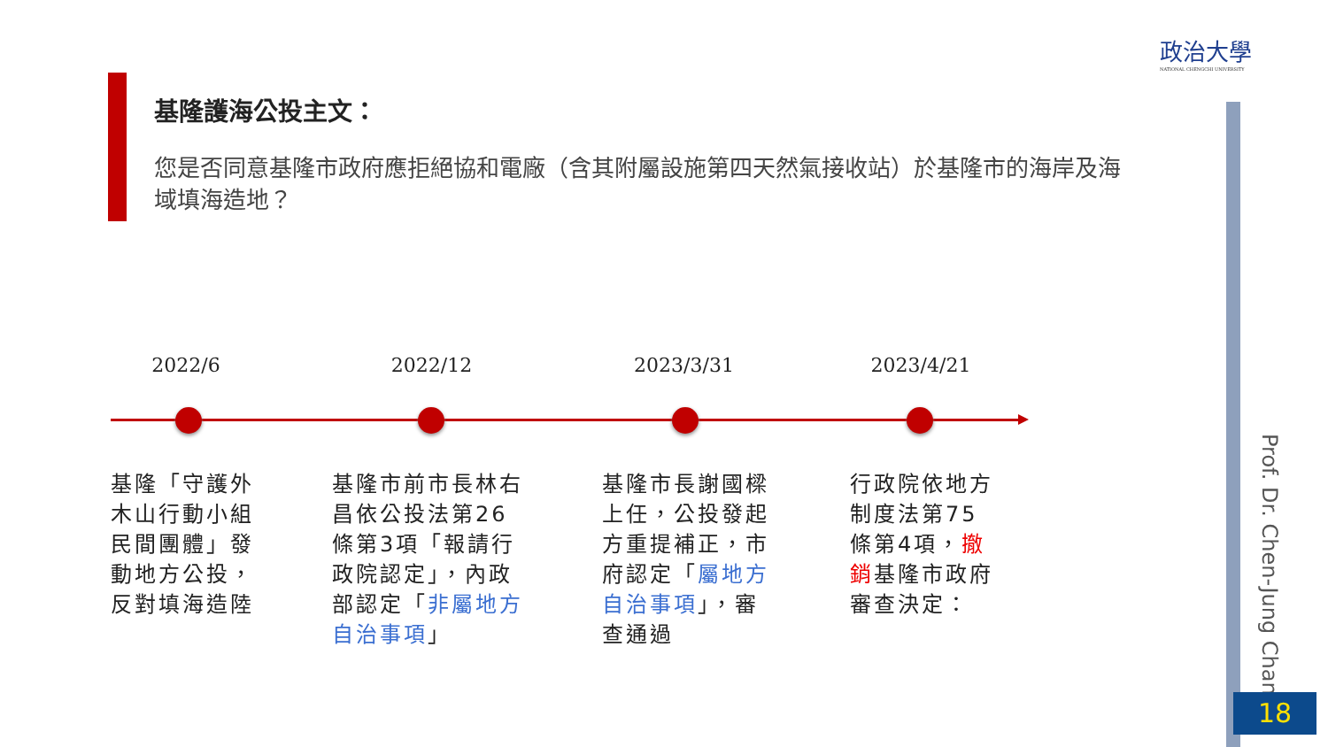政治大學
NATIONAL CHENGCHI UNIVERSITY
基隆護海公投主文：
您是否同意基隆市政府應拒絕協和電廠（含其附屬設施第四天然氣接收站）於基隆市的海岸及海域填海造地？
2022/6
基隆「守護外木山行動小組民間團體」發動地方公投，反對填海造陸
2022/12
基隆市前市長林右昌依公投法第26條第3項「報請行政院認定」，內政部認定「非屬地方自治事項」
2023/3/31
基隆市長謝國樑上任，公投發起方重提補正，市府認定「屬地方自治事項」，審查通過
2023/4/21
行政院依地方制度法第75條第4項，撤銷基隆市政府審查決定：
Prof. Dr. Chen-Jung Chan
18